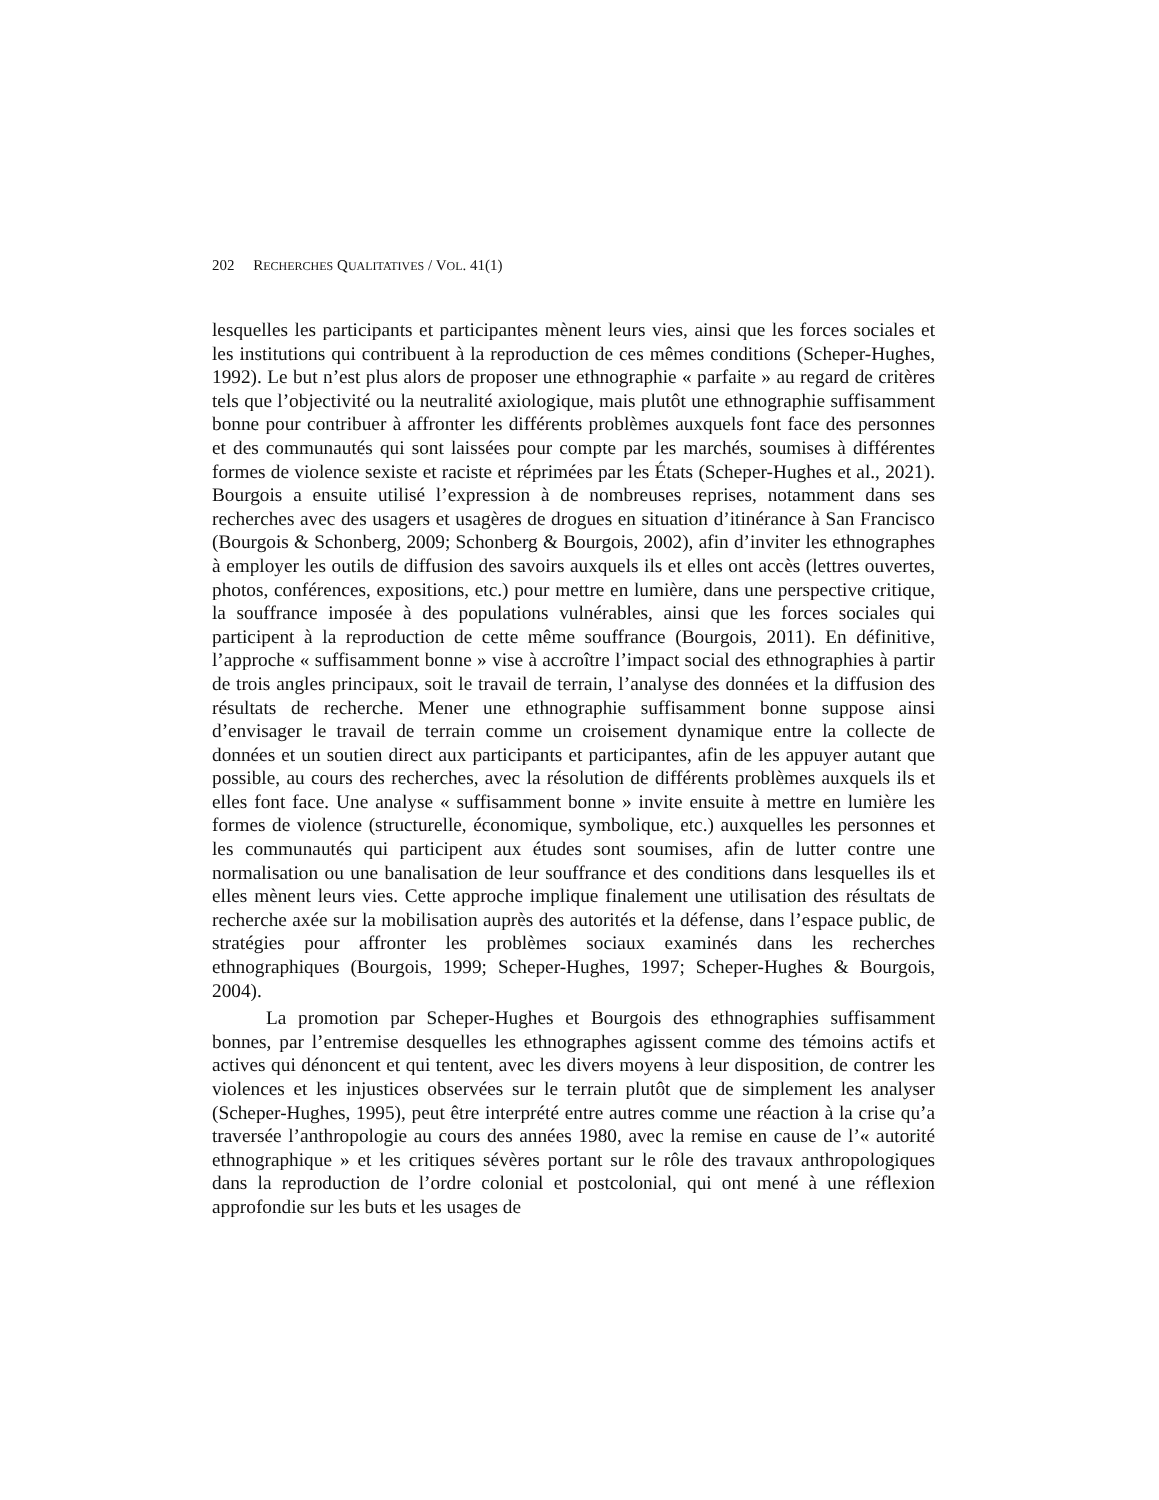202 RECHERCHES QUALITATIVES / VOL. 41(1)
lesquelles les participants et participantes mènent leurs vies, ainsi que les forces sociales et les institutions qui contribuent à la reproduction de ces mêmes conditions (Scheper-Hughes, 1992). Le but n’est plus alors de proposer une ethnographie « parfaite » au regard de critères tels que l’objectivité ou la neutralité axiologique, mais plutôt une ethnographie suffisamment bonne pour contribuer à affronter les différents problèmes auxquels font face des personnes et des communautés qui sont laissées pour compte par les marchés, soumises à différentes formes de violence sexiste et raciste et réprimées par les États (Scheper-Hughes et al., 2021). Bourgois a ensuite utilisé l’expression à de nombreuses reprises, notamment dans ses recherches avec des usagers et usagères de drogues en situation d’itinérance à San Francisco (Bourgois & Schonberg, 2009; Schonberg & Bourgois, 2002), afin d’inviter les ethnographes à employer les outils de diffusion des savoirs auxquels ils et elles ont accès (lettres ouvertes, photos, conférences, expositions, etc.) pour mettre en lumière, dans une perspective critique, la souffrance imposée à des populations vulnérables, ainsi que les forces sociales qui participent à la reproduction de cette même souffrance (Bourgois, 2011). En définitive, l’approche « suffisamment bonne » vise à accroître l’impact social des ethnographies à partir de trois angles principaux, soit le travail de terrain, l’analyse des données et la diffusion des résultats de recherche. Mener une ethnographie suffisamment bonne suppose ainsi d’envisager le travail de terrain comme un croisement dynamique entre la collecte de données et un soutien direct aux participants et participantes, afin de les appuyer autant que possible, au cours des recherches, avec la résolution de différents problèmes auxquels ils et elles font face. Une analyse « suffisamment bonne » invite ensuite à mettre en lumière les formes de violence (structurelle, économique, symbolique, etc.) auxquelles les personnes et les communautés qui participent aux études sont soumises, afin de lutter contre une normalisation ou une banalisation de leur souffrance et des conditions dans lesquelles ils et elles mènent leurs vies. Cette approche implique finalement une utilisation des résultats de recherche axée sur la mobilisation auprès des autorités et la défense, dans l’espace public, de stratégies pour affronter les problèmes sociaux examinés dans les recherches ethnographiques (Bourgois, 1999; Scheper-Hughes, 1997; Scheper-Hughes & Bourgois, 2004).
La promotion par Scheper-Hughes et Bourgois des ethnographies suffisamment bonnes, par l’entremise desquelles les ethnographes agissent comme des témoins actifs et actives qui dénoncent et qui tentent, avec les divers moyens à leur disposition, de contrer les violences et les injustices observées sur le terrain plutôt que de simplement les analyser (Scheper-Hughes, 1995), peut être interprété entre autres comme une réaction à la crise qu’a traversée l’anthropologie au cours des années 1980, avec la remise en cause de l’« autorité ethnographique » et les critiques sévères portant sur le rôle des travaux anthropologiques dans la reproduction de l’ordre colonial et postcolonial, qui ont mené à une réflexion approfondie sur les buts et les usages de